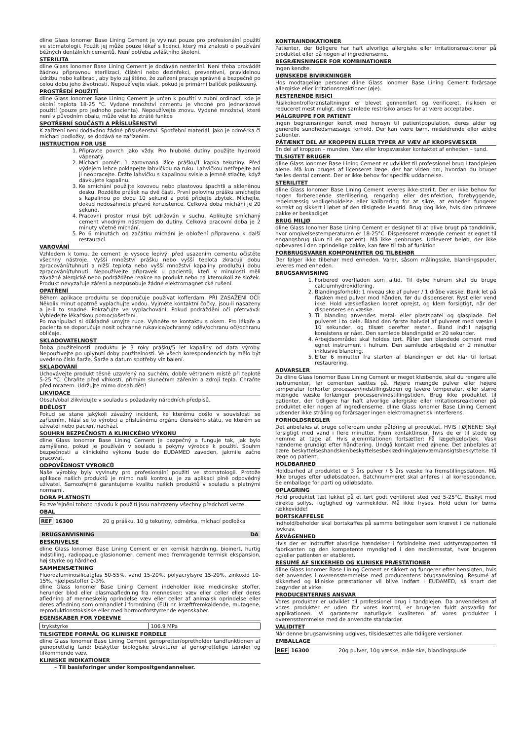dline Glass Ionomer Base Lining Cement je vyvinut pouze pro profesionální použití ve stomatologii. Použít jej může pouze lékař s licencí, který má znalosti o používání běžných dentálních cementů. Není potřeba zvláštního školení.
STERILITA
dline Glass Ionomer Base Lining Cement je dodáván nesterilní. Není třeba provádět žádnou přípravnou sterilizaci, čištění nebo dezinfekci, preventivní, pravidelnou údržbu nebo kalibraci, aby bylo zajištěno, že zařízení pracuje správně a bezpečně po celou dobu jeho životnosti. Nepoužívejte však, pokud je primární balíček poškozený.
PROSTŘEDÍ POUŽITÍ
dline Glass Ionomer Base Lining Cement je určen k použití v zubní ordinaci, kde je okolní teplota 18-25 °C. Vydané množství cementu je vhodné pro jednorázové použití (pouze pro jednoho pacienta). Nepoužívejte znovu. Vydané množství, které není v původním obalu, může vést ke ztrátě funkce
SPOTŘEBNÍ SOUČÁSTI A PŘÍSLUŠENSTVÍ
K zařízení není dodáváno žádné příslušenství. Spotřební materiál, jako je odměrka či míchací podložky, se dodává se zařízením.
INSTRUCTION FOR USE
1. Připravte povrch jako vždy. Pro hluboké dutiny použijte hydroxid vápenatý.
2. Míchací poměr: 1 zarovnaná lžíce prášku/1 kapka tekutiny. Před výdejem lehce poklepejte lahvičkou na ruku. Lahvičkou netřepejte ani ji neobracejte. Držte lahvičku s kapalinou svisle a jemně stlačte, když dávkujete kapalinu.
3. Ke smíchání použijte kovovou nebo plastovou špachtli a skleněnou desku. Rozdělte prášek na dvě části. První polovinu prášku smíchejte s kapalinou po dobu 10 sekund a poté přidejte zbytek. Míchejte, dokud nedosáhnete přesné konzistence. Celková doba míchání je 20 sekund.
4. Pracovní prostor musí být udržován v suchu. Aplikujte smíchaný cement vhodným nástrojem do dutiny. Celková pracovní doba je 2 minuty včetně míchání.
5. Po 6 minutách od začátku míchání je obložení připraveno k další restauraci.
VAROVÁNÍ
Vzhledem k tomu, že cement je vysoce lepivý, před usazením cementu očistěte všechny nástroje. Vyšší množství prášku nebo vyšší teplota zkracují dobu zpracování/tuhnutí a nižší teplota nebo vyšší množství kapaliny prodlužují dobu zpracování/tuhnutí. Nepoužívejte přípravek u pacientů, kteří v minulosti měli závažné alergické nebo podrážděné reakce na produkt nebo na kteroukoli ze složek. Produkt nevyzařuje záření a nezpůsobuje žádné elektromagnetické rušení.
OPATŘENÍ
Během aplikace produktu se doporučuje používat kofferdam. PŘI ZASAŽENÍ OČÍ: Několik minut opatrně vyplachujte vodou. Vyjměte kontaktní čočky, jsou-li nasazeny a je-li to snadné. Pokračujte ve vyplachování. Pokud podráždění očí přetrvává: Vyhledejte lékařskou pomoc/ošetření.
Po manipulaci si důkladně umyjte ruce. Vyhněte se kontaktu s okem. Pro lékaře a pacienta se doporučuje nosit ochranné rukavice/ochranný oděv/ochranu očí/ochranu obličeje.
SKLADOVATELNOST
Doba použitelnosti produktu je 3 roky prášku/5 let kapaliny od data výroby. Nepoužívejte po uplynutí doby použitelnosti. Ve všech korespondencích by mělo být uvedeno číslo šarže. Šarže a datum spotřeby viz balení.
SKLADOVÁNÍ
Uchovávejte produkt těsně uzavřený na suchém, dobře větraném místě při teplotě 5-25 °C. Chraňte před vlhkostí, přímým slunečním zářením a zdroji tepla. Chraňte před mrazem. Udržujte mimo dosah dětí!
LIKVIDACE
Obsah/obal zlikvidujte v souladu s požadavky národních předpisů.
BDĚLOST
Pokud se stane jakýkoli závažný incident, ke kterému došlo v souvislosti se zařízením, hlásí se to výrobci a příslušnému orgánu členského státu, ve kterém se uživatel nebo pacient nachází.
SOUHRN BEZPEČNOSTI A KLINICKÉHO VÝKONU
dline Glass Ionomer Base Lining Cement je bezpečný a funguje tak, jak bylo zamýšleno, pokud je používán v souladu s pokyny výrobce k použití. Souhrn bezpečnosti a klinického výkonu bude do EUDAMED zaveden, jakmile začne pracovat.
ODPOVĚDNOST VÝROBCŮ
Naše výrobky byly vyvinuty pro profesionální použití ve stomatologii. Protože aplikace našich produktů je mimo naši kontrolu, je za aplikaci plně odpovědný uživatel. Samozřejmě garantujeme kvalitu našich produktů v souladu s platnými normami.
DOBA PLATNOSTI
Po zveřejnění tohoto návodu k použití jsou nahrazeny všechny předchozí verze.
OBAL
REF 16300 20 g prášku, 10 g tekutiny, odměrka, míchací podložka
BRUGSANVISNING DA
BESKRIVELSE
dline Glass Ionomer Base Lining Cement er en kemisk hærdning, bioinert, hurtig indstilling, radiopaque glasionomer, cement med fremragende termisk ekspansion, høj styrke og hårdhed.
SAMMENSÆTNING
Fluoroaluminosilicatglas 50-55%, vand 15-20%, polyacrylsyre 15-20%, zinkoxid 10-15%, hjælpestoffer 0-3%.
dline Glass Ionomer Base Lining Cement indeholder ikke medicinske stoffer, herunder blod eller plasmaafledning fra mennesker; væv eller celler eller deres afledning af menneskelig oprindelse væv eller celler af animalsk oprindelse eller deres afledning som omhandlet i forordning (EU) nr. kræftfremkaldende, mutagene, reproduktionstoksiske eller med hormonforstyrrende egenskaber.
EGENSKABER FOR YDEEVNE
| trykstyrke | 106.9 MPa |
TILSIGTEDE FORMÅL OG KLINISKE FORDELE
dline Glass Ionomer Base Lining Cement genopretter/opretholder tandfunktionen af genoprettelig tand; beskytter biologiske strukturer af genoprettelige tænder og tilkommende væv.
KLINISKE INDIKATIONER
– Til basisforinger under kompositgendannelser.
KONTRAINDIKATIONER
Patienter, der tidligere har haft alvorlige allergiske eller irritationsreaktioner på produktet eller på nogen af ingredienserne.
BEGRÆNSNINGER FOR KOMBINATIONER
Ingen kendte.
UØNSKEDE BIVIRKNINGER
Hos modtagelige personer dline Glass Ionomer Base Lining Cement forårsage allergiske eller irritationsreaktioner (øje).
RESTERENDE RISICI
Risikokontrolforanstaltninger er blevet gennemført og verificeret, risikoen er reduceret mest muligt, den samlede restrisiko anses for at være acceptabel.
MÅLGRUPPE FOR PATIENT
Ingen begrænsninger kendt med hensyn til patientpopulation, deres alder og generelle sundhedsmæssige forhold. Der kan være børn, midaldrende eller ældre patienter.
PÅTÆNKT DEL AF KROPPEN ELLER TYPER AF VÆV AF KROPSVÆSKER
En del af kroppen – munden. Væv eller kropsvæsker kontaktet af enheden – tand.
TILSIGTET BRUGER
dline Glass Ionomer Base Lining Cement er udviklet til professionel brug i tandplejen alene. Må kun bruges af licenseret læge, der har viden om, hvordan du bruger fælles dental cement. Der er ikke behov for specifik uddannelse.
STERILITET
dline Glass Ionomer Base Lining Cement leveres ikke-sterilt. Der er ikke behov for nogen forberedende sterilisering, rengøring eller desinfektion, forebyggende, regelmæssig vedligeholdelse eller kalibrering for at sikre, at enheden fungerer korrekt og sikkert i løbet af den tilsigtede levetid. Brug dog ikke, hvis den primære pakke er beskadiget
BRUG MILJØ
dline Glass Ionomer Base Lining Cement er designet til at blive brugt på tandklinik, hvor omgivelsestemperaturen er 18-25°C. Dispenseret mængde cement er egnet til engangsbrug (kun til én patient). Må ikke genbruges. Udleveret beløb, der ikke opbevares i den oprindelige pakke, kan føre til tab af funktion
FORBRUGSVARER KOMPONENTER OG TILBEHØR
Der følger ikke tilbehør med enheden. Varer, såsom målingsske, blandingspuder, leveres med enheden.
BRUGSANVISNING
1. Forbered overfladen som altid. Til dybe hulrum skal du bruge calciumhydroxidforing.
2. Blandingsforhold: 1 niveau ske af pulver / 1 dråbe væske. Bank let på flasken med pulver mod hånden, før du dispenserer. Ryst eller vend ikke. Hold væskeflasken lodret oprejst, og klem forsigtigt, når der dispenseres en væske.
3. Til blanding anvendes metal- eller plastspatel og glasplade. Del pulveret i to dele. Bland den første halvdel af pulveret med væske i 10 sekunder, og tilsæt derefter resten. Bland indtil nøjagtig konsistens er nået. Den samlede blandingstid er 20 sekunder.
4. Arbejdsområdet skal holdes tørt. Påfør den blandede cement med egnet instrument i hulrum. Den samlede arbejdstid er 2 minutter inklusive blanding.
5. Efter 6 minutter fra starten af blandingen er det klar til fortsat restaurering.
ADVARSLER
Da dline Glass Ionomer Base Lining Cement er meget klæbende, skal du rengøre alle instrumenter, før cementen sættes på. Højere mængde pulver eller højere temperatur forkorter processen/indstillingstiden og lavere temperatur, eller større mængde væske forlænger processen/indstillingstiden. Brug ikke produktet til patienter, der tidligere har haft alvorlige allergiske eller irritationsreaktioner på produktet eller nogen af ingredienserne. dline Glass Ionomer Base Lining Cement udsender ikke stråling og forårsager ingen elektromagnetisk interferens.
FORHOLDSREGLER
Det anbefales at bruge cofferdam under påføring af produktet. HVIS I ØJNENE: Skyl forsigtigt med vand i flere minutter. Fjern kontaktlinser, hvis de er til stede og nemme at tage af. Hvis øjenirritationen fortsætter: Få lægehjælp/tjek. Vask hænderne grundigt efter håndtering. Undgå kontakt med øjnene. Det anbefales at bære beskyttelseshandsker/beskyttelsesbeklædning/øjenværn/ansigtsbeskyttelse til læge og patient.
HOLDBARHED
Holdbarhed af produktet er 3 års pulver / 5 års væske fra fremstillingsdatoen. Må ikke bruges efter udløbsdatoen. Batchnummeret skal anføres i al korrespondance. Se emballage for parti og udløbsdato.
OPLAGRING
Hold produktet tæt lukket på et tørt godt ventileret sted ved 5-25°C. Beskyt mod direkte sollys, fugtighed og varmekilder. Må ikke fryses. Hold uden for børns rækkevidde!
BORTSKAFFELSE
Indhold/beholder skal bortskaffes på samme betingelser som krævet i de nationale lovkrav.
ÅRVÅGENHED
Hvis der er indtruffet alvorlige hændelser i forbindelse med udstyrsrapporten til fabrikanten og den kompetente myndighed i den medlemsstat, hvor brugeren og/eller patienten er etableret.
RESUMÉ AF SIKKERHED OG KLINISKE PRÆSTATIONER
dline Glass Ionomer Base Lining Cement er sikkert og fungerer efter hensigten, hvis det anvendes i overensstemmelse med producentens brugsanvisning. Resumé af sikkerhed og kliniske præstationer vil blive indført i EUDAMED, så snart det begynder at virke.
PRODUCENTERNES ANSVAR
Vores produkter er udviklet til professionel brug i tandplejen. Da anvendelsen af vores produkter er uden for vores kontrol, er brugeren fuldt ansvarlig for applikationen. Vi garanterer naturligvis kvaliteten af vores produkter i overensstemmelse med de anvendte standarder.
VALIDITET
Når denne brugsanvisning udgives, tilsidesættes alle tidligere versioner.
EMBALLAGE
REF 16300 20g pulver, 10g væske, måle ske, blandingspude